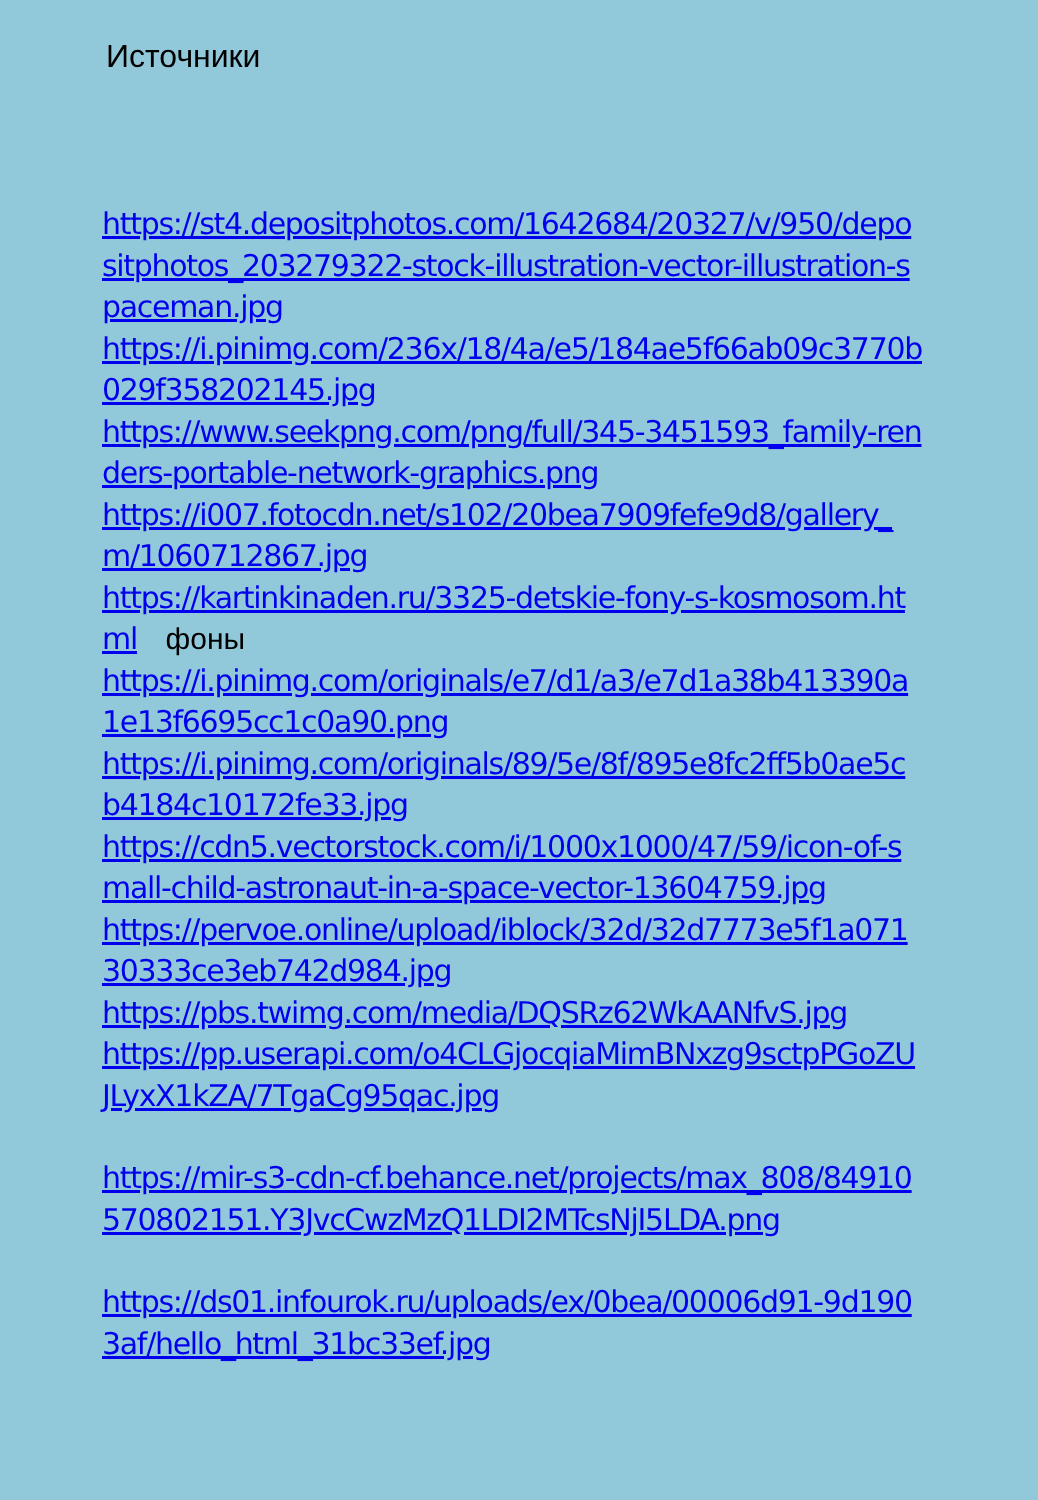Источники
https://st4.depositphotos.com/1642684/20327/v/950/depositphotos_203279322-stock-illustration-vector-illustration-spaceman.jpg
https://i.pinimg.com/236x/18/4a/e5/184ae5f66ab09c3770b029f358202145.jpg
https://www.seekpng.com/png/full/345-3451593_family-renders-portable-network-graphics.png
https://i007.fotocdn.net/s102/20bea7909fefe9d8/gallery_m/1060712867.jpg
https://kartinkinaden.ru/3325-detskie-fony-s-kosmosom.html фоны
https://i.pinimg.com/originals/e7/d1/a3/e7d1a38b413390a1e13f6695cc1c0a90.png
https://i.pinimg.com/originals/89/5e/8f/895e8fc2ff5b0ae5cb4184c10172fe33.jpg
https://cdn5.vectorstock.com/i/1000x1000/47/59/icon-of-small-child-astronaut-in-a-space-vector-13604759.jpg
https://pervoe.online/upload/iblock/32d/32d7773e5f1a07130333ce3eb742d984.jpg
https://pbs.twimg.com/media/DQSRz62WkAANfvS.jpg
https://pp.userapi.com/o4CLGjocqiaMimBNxzg9sctpPGoZUJLyxX1kZA/7TgaCg95qac.jpg
https://mir-s3-cdn-cf.behance.net/projects/max_808/84910570802151.Y3JvcCwzMzQ1LDI2MTcsNjI5LDA.png
https://ds01.infourok.ru/uploads/ex/0bea/00006d91-9d1903af/hello_html_31bc33ef.jpg